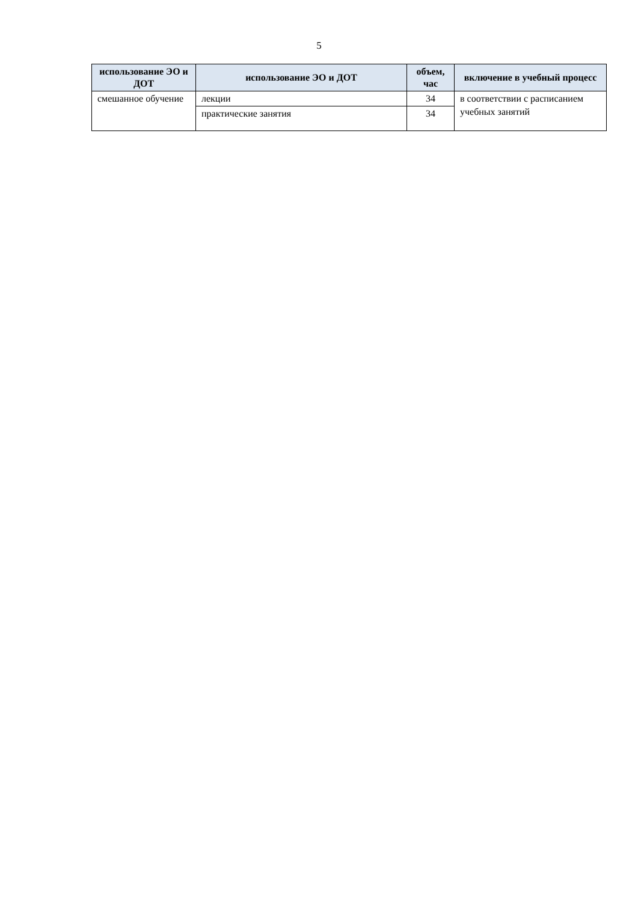5
| использование ЭО и ДОТ | использование ЭО и ДОТ | объем, час | включение в учебный процесс |
| --- | --- | --- | --- |
| смешанное обучение | лекции | 34 | в соответствии с расписанием учебных занятий |
| | практические занятия | 34 | |